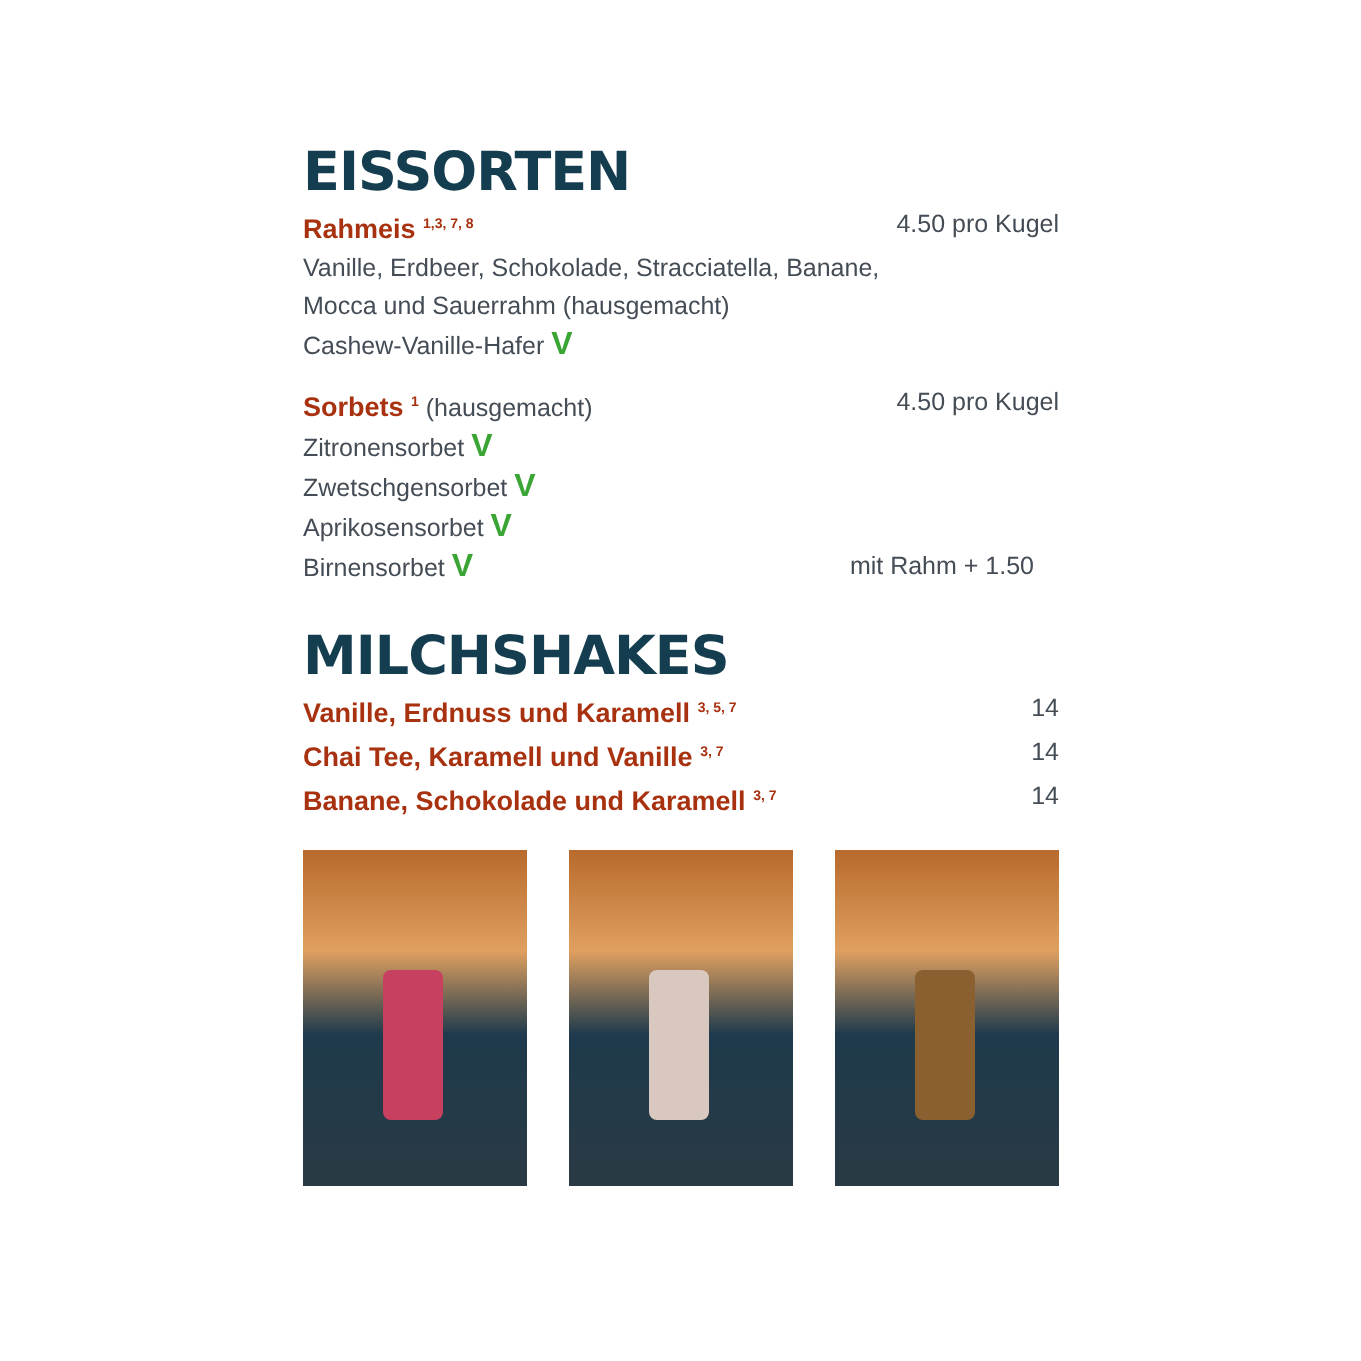EISSORTEN
Rahmeis <sup>1,3, 7, 8</sup> 4.50 pro Kugel
Vanille, Erdbeer, Schokolade, Stracciatella, Banane,
Mocca und Sauerrahm (hausgemacht)
Cashew-Vanille-Hafer V
Sorbets <sup>1</sup> (hausgemacht) 4.50 pro Kugel
Zitronensorbet V
Zwetschgensorbet V
Aprikosensorbet V
Birnensorbet V mit Rahm + 1.50
MILCHSHAKES
Vanille, Erdnuss und Karamell <sup>3, 5, 7</sup> 14
Chai Tee, Karamell und Vanille <sup>3, 7</sup> 14
Banane, Schokolade und Karamell <sup>3, 7</sup> 14